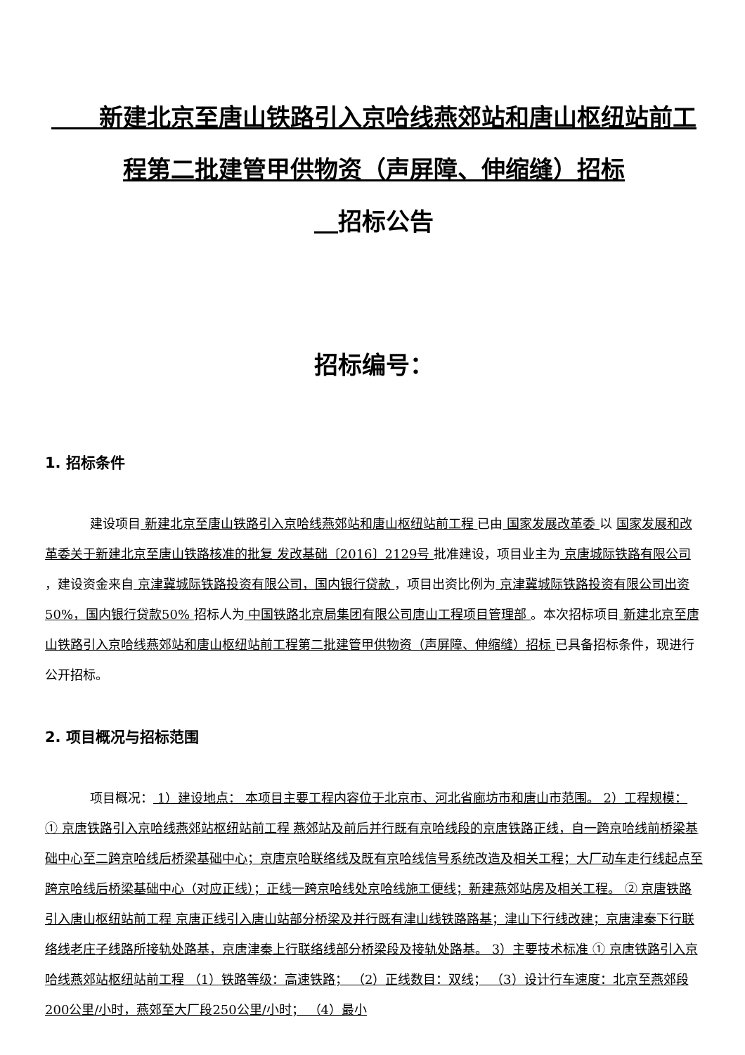新建北京至唐山铁路引入京哈线燕郊站和唐山枢纽站前工程第二批建管甲供物资（声屏障、伸缩缝）招标
　 招标公告
招标编号：
1. 招标条件
建设项目 新建北京至唐山铁路引入京哈线燕郊站和唐山枢纽站前工程 已由 国家发展改革委 以 国家发展和改革委关于新建北京至唐山铁路核准的批复 发改基础〔2016〕2129号 批准建设，项目业主为 京唐城际铁路有限公司 ，建设资金来自 京津冀城际铁路投资有限公司，国内银行贷款 ，项目出资比例为 京津冀城际铁路投资有限公司出资50%，国内银行贷款50% 招标人为 中国铁路北京局集团有限公司唐山工程项目管理部 。本次招标项目 新建北京至唐山铁路引入京哈线燕郊站和唐山枢纽站前工程第二批建管甲供物资（声屏障、伸缩缝）招标 已具备招标条件，现进行公开招标。
2. 项目概况与招标范围
项目概况： 1）建设地点： 本项目主要工程内容位于北京市、河北省廊坊市和唐山市范围。 2）工程规模： ① 京唐铁路引入京哈线燕郊站枢纽站前工程 燕郊站及前后并行既有京哈线段的京唐铁路正线，自一跨京哈线前桥梁基础中心至二跨京哈线后桥梁基础中心；京唐京哈联络线及既有京哈线信号系统改造及相关工程；大厂动车走行线起点至跨京哈线后桥梁基础中心（对应正线）；正线一跨京哈线处京哈线施工便线；新建燕郊站房及相关工程。 ② 京唐铁路引入唐山枢纽站前工程 京唐正线引入唐山站部分桥梁及并行既有津山线铁路路基；津山下行线改建；京唐津秦下行联络线老庄子线路所接轨处路基，京唐津秦上行联络线部分桥梁段及接轨处路基。 3）主要技术标准 ① 京唐铁路引入京哈线燕郊站枢纽站前工程 （1）铁路等级：高速铁路； （2）正线数目：双线； （3）设计行车速度：北京至燕郊段200公里/小时，燕郊至大厂段250公里/小时； （4）最小